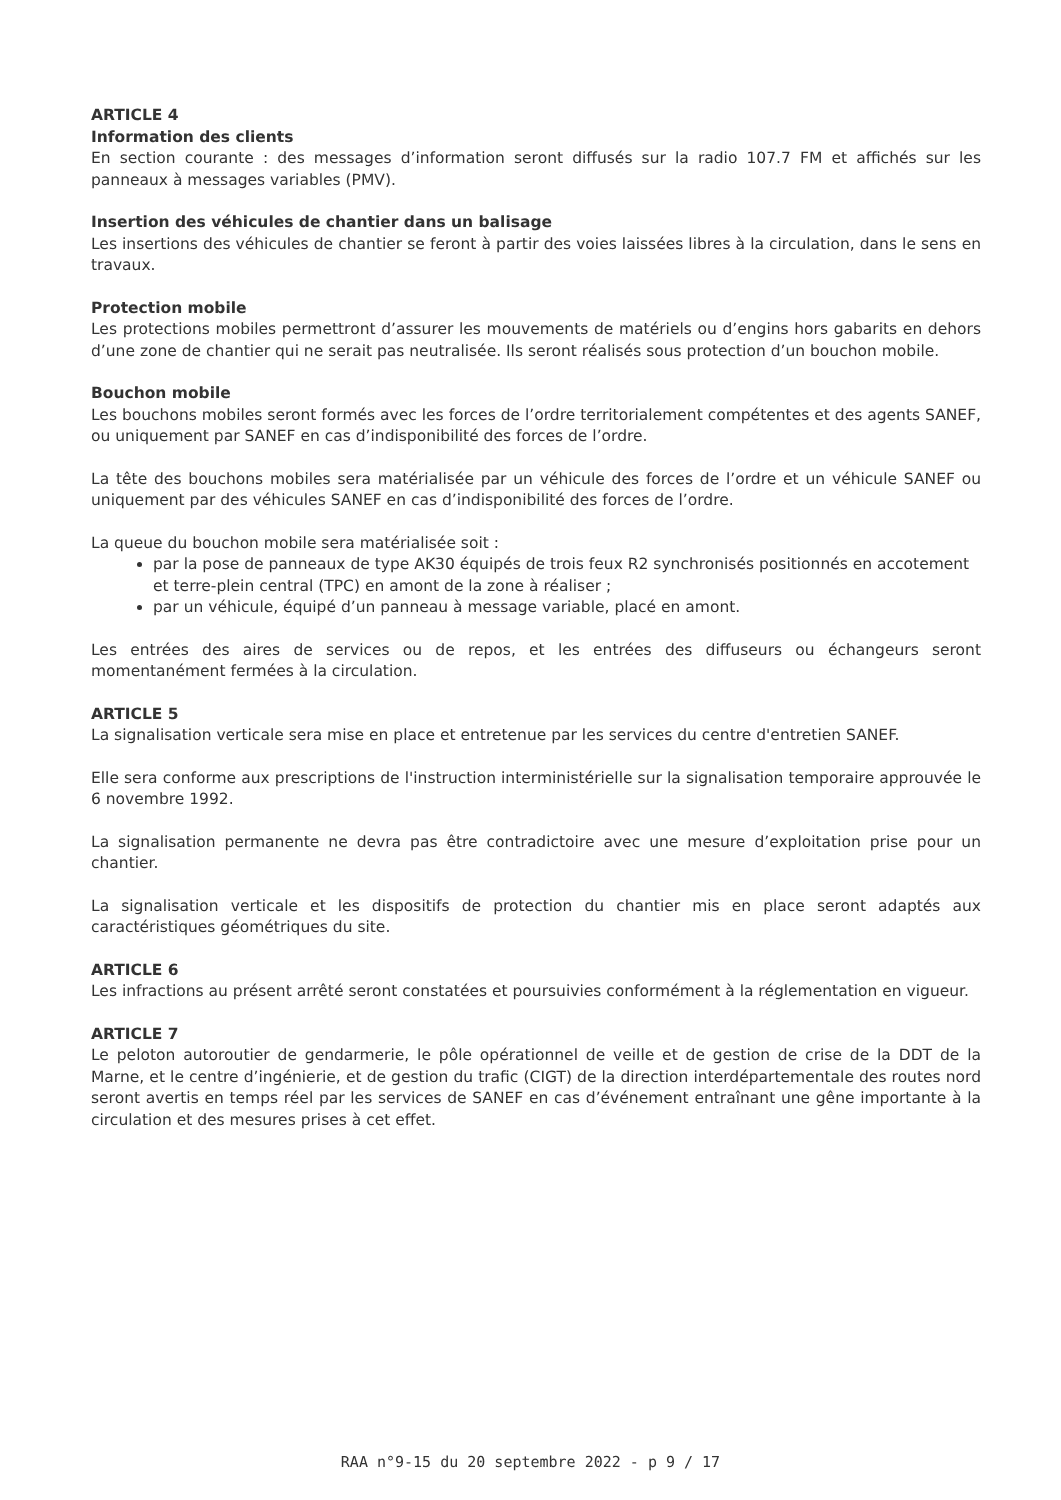ARTICLE 4
Information des clients
En section courante : des messages d’information seront diffusés sur la radio 107.7 FM et affichés sur les panneaux à messages variables (PMV).
Insertion des véhicules de chantier dans un balisage
Les insertions des véhicules de chantier se feront à partir des voies laissées libres à la circulation, dans le sens en travaux.
Protection mobile
Les protections mobiles permettront d’assurer les mouvements de matériels ou d’engins hors gabarits en dehors d’une zone de chantier qui ne serait pas neutralisée. Ils seront réalisés sous protection d’un bouchon mobile.
Bouchon mobile
Les bouchons mobiles seront formés avec les forces de l’ordre territorialement compétentes et des agents SANEF, ou uniquement par SANEF en cas d’indisponibilité des forces de l’ordre.
La tête des bouchons mobiles sera matérialisée par un véhicule des forces de l’ordre et un véhicule SANEF ou uniquement par des véhicules SANEF en cas d’indisponibilité des forces de l’ordre.
La queue du bouchon mobile sera matérialisée soit :
par la pose de panneaux de type AK30 équipés de trois feux R2 synchronisés positionnés en accotement et terre-plein central (TPC) en amont de la zone à réaliser ;
par un véhicule, équipé d’un panneau à message variable, placé en amont.
Les entrées des aires de services ou de repos, et les entrées des diffuseurs ou échangeurs seront momentanément fermées à la circulation.
ARTICLE 5
La signalisation verticale sera mise en place et entretenue par les services du centre d'entretien SANEF.
Elle sera conforme aux prescriptions de l'instruction interministérielle sur la signalisation temporaire approuvée le 6 novembre 1992.
La signalisation permanente ne devra pas être contradictoire avec une mesure d’exploitation prise pour un chantier.
La signalisation verticale et les dispositifs de protection du chantier mis en place seront adaptés aux caractéristiques géométriques du site.
ARTICLE 6
Les infractions au présent arrêté seront constatées et poursuivies conformément à la réglementation en vigueur.
ARTICLE 7
Le peloton autoroutier de gendarmerie, le pôle opérationnel de veille et de gestion de crise de la DDT de la Marne, et le centre d’ingénierie, et de gestion du trafic (CIGT) de la direction interdépartementale des routes nord seront avertis en temps réel par les services de SANEF en cas d’événement entraînant une gêne importante à la circulation et des mesures prises à cet effet.
RAA n°9-15 du 20 septembre 2022 - p 9 / 17